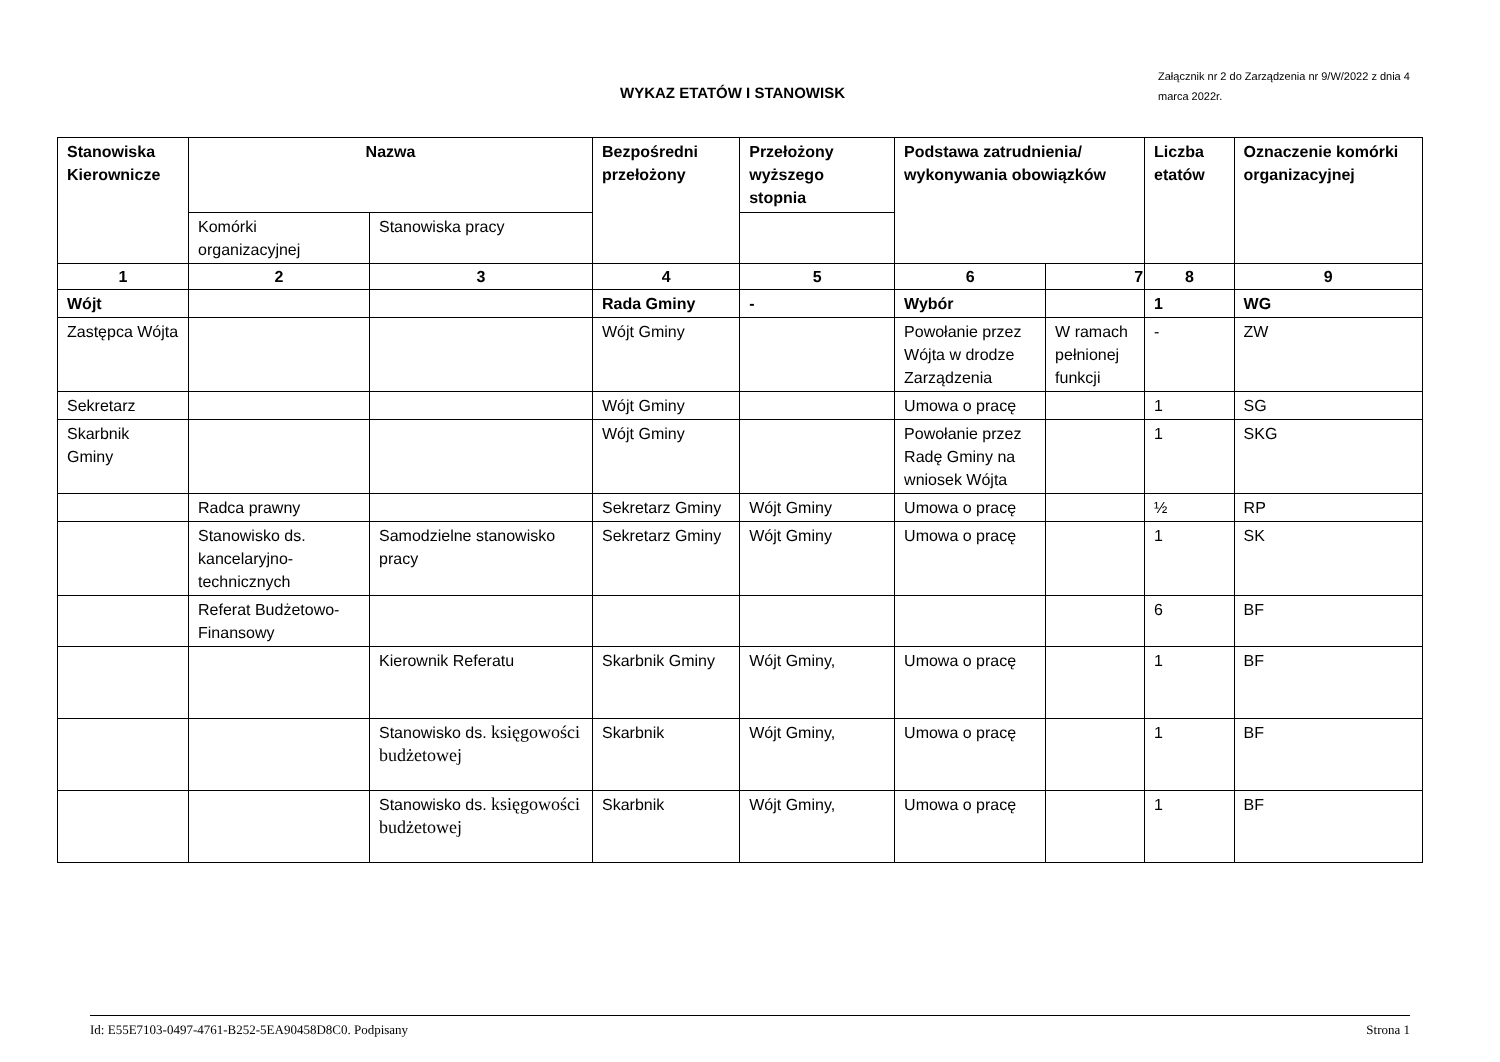WYKAZ ETATÓW I STANOWISK
Załącznik nr 2 do Zarządzenia nr 9/W/2022 z dnia 4 marca 2022r.
| Stanowiska Kierownicze | Nazwa | | Bezpośredni przełożony | Przełożony wyższego stopnia | Podstawa zatrudnienia/ wykonywania obowiązków | | Liczba etatów | Oznaczenie komórki organizacyjnej |
| --- | --- | --- | --- | --- | --- | --- | --- | --- |
| | Komórki organizacyjnej | Stanowiska pracy | | | | | | |
| 1 | 2 | 3 | 4 | 5 | 6 | 7 | 8 | 9 |
| Wójt | | | Rada Gminy | - | Wybór | | 1 | WG |
| Zastępca Wójta | | | Wójt Gminy | | Powołanie przez Wójta w drodze Zarządzenia | W ramach pełnionej funkcji | - | ZW |
| Sekretarz | | | Wójt Gminy | | Umowa o pracę | | 1 | SG |
| Skarbnik Gminy | | | Wójt Gminy | | Powołanie przez Radę Gminy na wniosek Wójta | | 1 | SKG |
| | Radca prawny | | Sekretarz Gminy | Wójt Gminy | Umowa o pracę | | ½ | RP |
| | Stanowisko ds. kancelaryjno-technicznych | Samodzielne stanowisko pracy | Sekretarz Gminy | Wójt Gminy | Umowa o pracę | | 1 | SK |
| | Referat Budżetowo-Finansowy | | | | | | 6 | BF |
| | | Kierownik Referatu | Skarbnik Gminy | Wójt Gminy, | Umowa o pracę | | 1 | BF |
| | | Stanowisko ds. księgowości budżetowej | Skarbnik | Wójt Gminy, | Umowa o pracę | | 1 | BF |
| | | Stanowisko ds. księgowości budżetowej | Skarbnik | Wójt Gminy, | Umowa o pracę | | 1 | BF |
Id: E55E7103-0497-4761-B252-5EA90458D8C0. Podpisany Strona 1